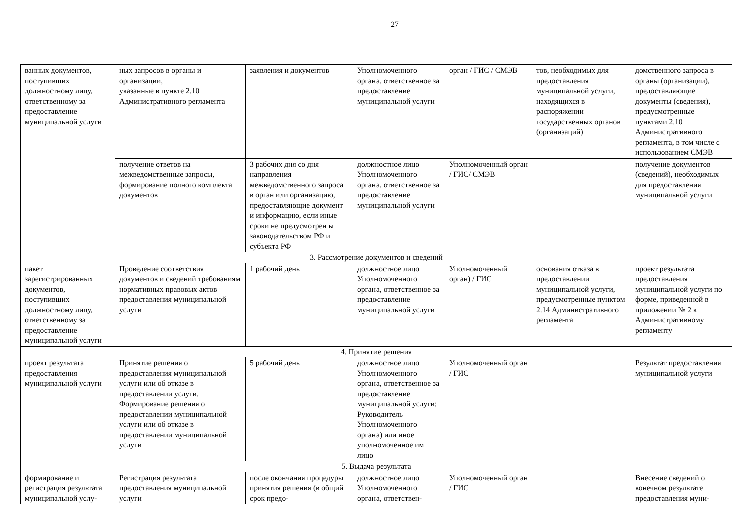27
| ванных документов, поступивших должностному лицу, ответственному за предоставление муниципальной услуги | ных запросов в органы и организации, указанные в пункте 2.10 Административного регламента | заявления и документов | Уполномоченного органа, ответственное за предоставление муниципальной услуги | орган / ГИС / СМЭВ | тов, необходимых для предоставления муниципальной услуги, находящихся в распоряжении государственных органов (организаций) | домственного запроса в органы (организации), предоставляющие документы (сведения), предусмотренные пунктами 2.10 Административного регламента, в том числе с использованием СМЭВ |
| | получение ответов на межведомственные запросы, формирование полного комплекта документов | 3 рабочих дня со дня направления межведомственного запроса в орган или организацию, предоставляющие документ и информацию, если иные сроки не предусмотрен ы законодательством РФ и субъекта РФ | должностное лицо Уполномоченного органа, ответственное за предоставление муниципальной услуги | Уполномоченный орган / ГИС/ СМЭВ | | получение документов (сведений), необходимых для предоставления муниципальной услуги |
| 3. Рассмотрение документов и сведений | | | | | | |
| пакет зарегистрированных документов, поступивших должностному лицу, ответственному за предоставление муниципальной услуги | Проведение соответствия документов и сведений требованиям нормативных правовых актов предоставления муниципальной услуги | 1 рабочий день | должностное лицо Уполномоченного органа, ответственное за предоставление муниципальной услуги | Уполномоченный орган) / ГИС | основания отказа в предоставлении муниципальной услуги, предусмотренные пунктом 2.14 Административного регламента | проект результата предоставления муниципальной услуги по форме, приведенной в приложении № 2 к Административному регламенту |
| 4. Принятие решения | | | | | | |
| проект результата предоставления муниципальной услуги | Принятие решения о предоставления муниципальной услуги или об отказе в предоставлении услуги. Формирование решения о предоставлении муниципальной услуги или об отказе в предоставлении муниципальной услуги | 5 рабочий день | должностное лицо Уполномоченного органа, ответственное за предоставление муниципальной услуги; Руководитель Уполномоченного органа) или иное уполномоченное им лицо | Уполномоченный орган / ГИС | | Результат предоставления муниципальной услуги |
| 5. Выдача результата | | | | | | |
| формирование и регистрация результата муниципальной услу- | Регистрация результата предоставления муниципальной услуги | после окончания процедуры принятия решения (в общий срок предо- | должностное лицо Уполномоченного органа, ответствен- | Уполномоченный орган / ГИС | | Внесение сведений о конечном результате предоставления муни- |